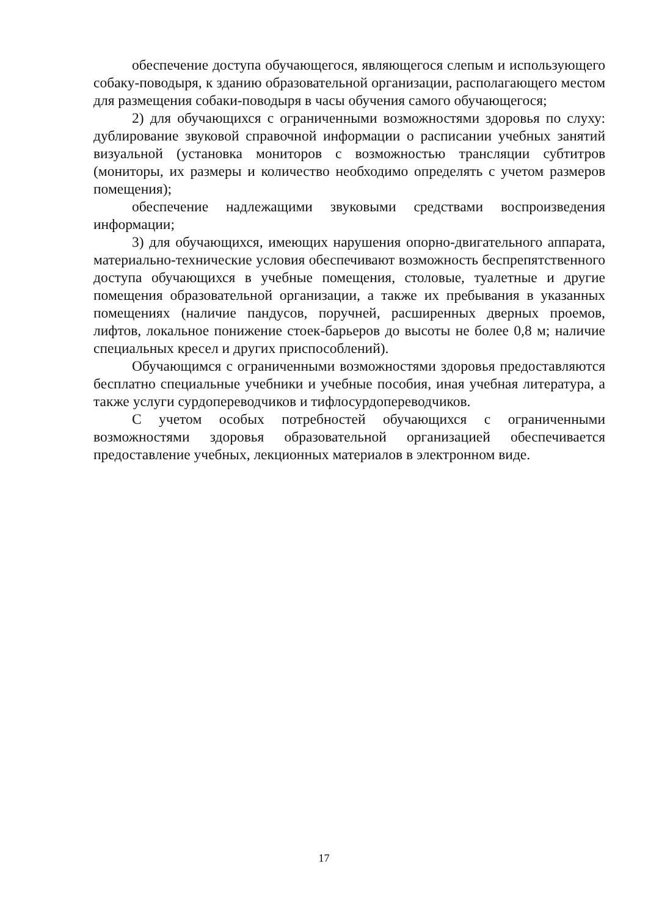обеспечение доступа обучающегося, являющегося слепым и использующего собаку-поводыря, к зданию образовательной организации, располагающего местом для размещения собаки-поводыря в часы обучения самого обучающегося;
2) для обучающихся с ограниченными возможностями здоровья по слуху: дублирование звуковой справочной информации о расписании учебных занятий визуальной (установка мониторов с возможностью трансляции субтитров (мониторы, их размеры и количество необходимо определять с учетом размеров помещения);
обеспечение надлежащими звуковыми средствами воспроизведения информации;
3) для обучающихся, имеющих нарушения опорно-двигательного аппарата, материально-технические условия обеспечивают возможность беспрепятственного доступа обучающихся в учебные помещения, столовые, туалетные и другие помещения образовательной организации, а также их пребывания в указанных помещениях (наличие пандусов, поручней, расширенных дверных проемов, лифтов, локальное понижение стоек-барьеров до высоты не более 0,8 м; наличие специальных кресел и других приспособлений).
Обучающимся с ограниченными возможностями здоровья предоставляются бесплатно специальные учебники и учебные пособия, иная учебная литература, а также услуги сурдопереводчиков и тифлосурдопереводчиков.
С учетом особых потребностей обучающихся с ограниченными возможностями здоровья образовательной организацией обеспечивается предоставление учебных, лекционных материалов в электронном виде.
17